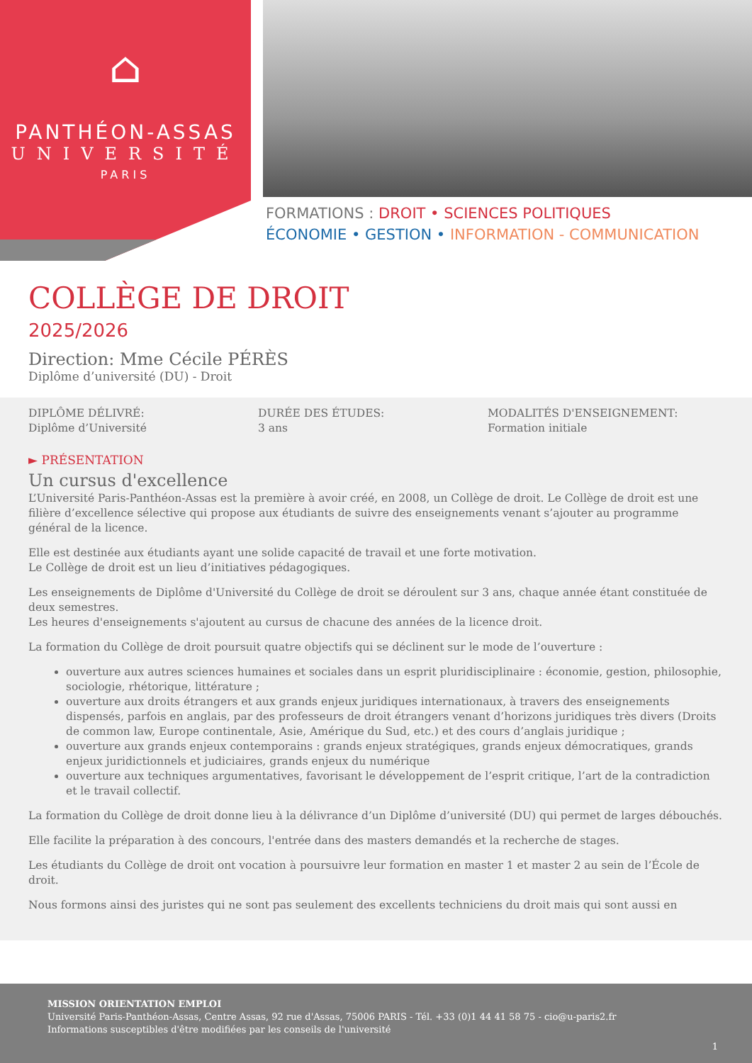⌂
PANTHÉON-ASSAS
UNIVERSITÉ
PARIS
FORMATIONS : DROIT • SCIENCES POLITIQUES
ÉCONOMIE • GESTION • INFORMATION - COMMUNICATION
COLLÈGE DE DROIT
2025/2026
Direction: Mme Cécile PÉRÈS
Diplôme d’université (DU) - Droit
DIPLÔME DÉLIVRÉ:
Diplôme d’Université
DURÉE DES ÉTUDES:
3 ans
MODALITÉS D'ENSEIGNEMENT:
Formation initiale
► PRÉSENTATION
Un cursus d'excellence
L’Université Paris-Panthéon-Assas est la première à avoir créé, en 2008, un Collège de droit. Le Collège de droit est une filière d’excellence sélective qui propose aux étudiants de suivre des enseignements venant s’ajouter au programme général de la licence.
Elle est destinée aux étudiants ayant une solide capacité de travail et une forte motivation.
Le Collège de droit est un lieu d’initiatives pédagogiques.
Les enseignements de Diplôme d'Université du Collège de droit se déroulent sur 3 ans, chaque année étant constituée de deux semestres.
Les heures d'enseignements s'ajoutent au cursus de chacune des années de la licence droit.
La formation du Collège de droit poursuit quatre objectifs qui se déclinent sur le mode de l’ouverture :
ouverture aux autres sciences humaines et sociales dans un esprit pluridisciplinaire : économie, gestion, philosophie, sociologie, rhétorique, littérature ;
ouverture aux droits étrangers et aux grands enjeux juridiques internationaux, à travers des enseignements dispensés, parfois en anglais, par des professeurs de droit étrangers venant d’horizons juridiques très divers (Droits de common law, Europe continentale, Asie, Amérique du Sud, etc.) et des cours d’anglais juridique ;
ouverture aux grands enjeux contemporains : grands enjeux stratégiques, grands enjeux démocratiques, grands enjeux juridictionnels et judiciaires, grands enjeux du numérique
ouverture aux techniques argumentatives, favorisant le développement de l’esprit critique, l’art de la contradiction et le travail collectif.
La formation du Collège de droit donne lieu à la délivrance d’un Diplôme d’université (DU) qui permet de larges débouchés.
Elle facilite la préparation à des concours, l'entrée dans des masters demandés et la recherche de stages.
Les étudiants du Collège de droit ont vocation à poursuivre leur formation en master 1 et master 2 au sein de l’École de droit.
Nous formons ainsi des juristes qui ne sont pas seulement des excellents techniciens du droit mais qui sont aussi en
MISSION ORIENTATION EMPLOI
Université Paris-Panthéon-Assas, Centre Assas, 92 rue d'Assas, 75006 PARIS - Tél. +33 (0)1 44 41 58 75 - cio@u-paris2.fr
Informations susceptibles d'être modifiées par les conseils de l'université
1